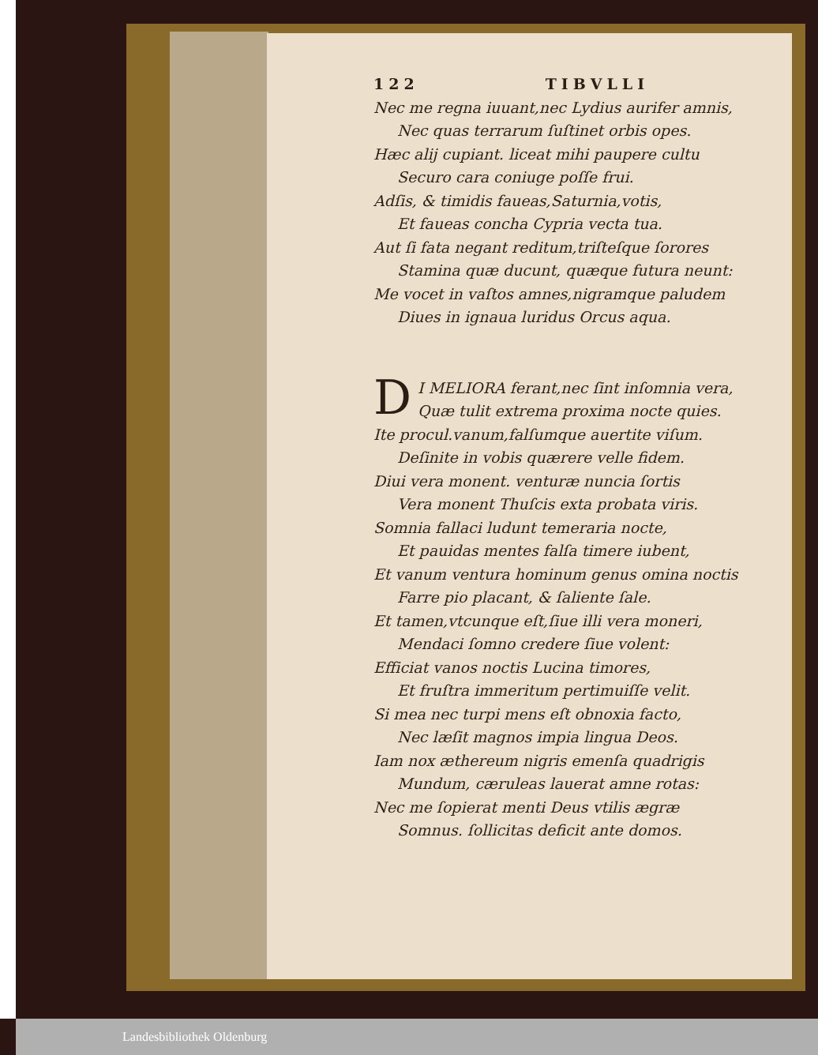122 TIBVLLI
Nec me regna iuuant,nec Lydius aurifer amnis,
Nec quas terrarum ſuſtinet orbis opes.
Hæc alij cupiant. liceat mihi paupere cultu
Securo cara coniuge poſſe frui.
Adſis, & timidis faueas,Saturnia,votis,
Et faueas concha Cypria vecta tua.
Aut ſi fata negant reditum,triſteſque ſorores
Stamina quæ ducunt, quæque futura neunt:
Me vocet in vaſtos amnes,nigramque paludem
Diues in ignaua luridus Orcus aqua.
DI MELIORA ferant,nec ſint inſomnia vera,
Quæ tulit extrema proxima nocte quies.
Ite procul.vanum,falſumque auertite viſum.
Deſinite in vobis quærere velle fidem.
Diui vera monent. venturæ nuncia ſortis
Vera monent Thuſcis exta probata viris.
Somnia fallaci ludunt temeraria nocte,
Et pauidas mentes falſa timere iubent,
Et vanum ventura hominum genus omina noctis
Farre pio placant, & ſaliente ſale.
Et tamen,vtcunque eſt,ſiue illi vera moneri,
Mendaci ſomno credere ſiue volent:
Efficiat vanos noctis Lucina timores,
Et fruſtra immeritum pertimuiſſe velit.
Si mea nec turpi mens eſt obnoxia facto,
Nec læſit magnos impia lingua Deos.
Iam nox æthereum nigris emenſa quadrigis
Mundum, cæruleas lauerat amne rotas:
Nec me ſopierat menti Deus vtilis ægræ
Somnus. ſollicitas deficit ante domos.
Landesbibliothek Oldenburg